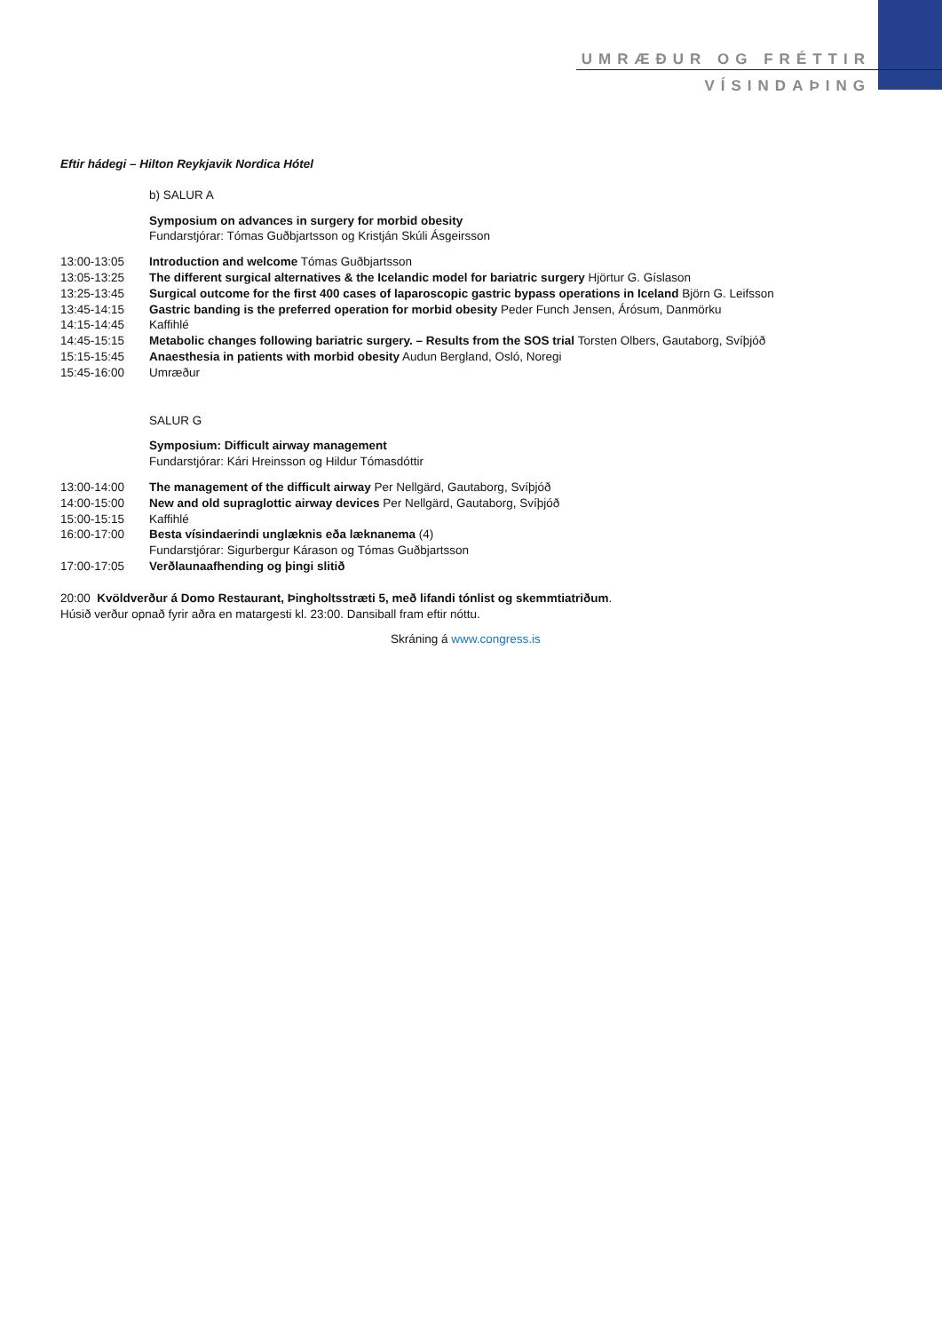UMRÆÐUR OG FRÉTTIR
VÍSINDAÞING
Eftir hádegi – Hilton Reykjavik Nordica Hótel
b) SALUR A
Symposium on advances in surgery for morbid obesity
Fundarstjórar: Tómas Guðbjartsson og Kristján Skúli Ásgeirsson
13:00-13:05 Introduction and welcome Tómas Guðbjartsson
13:05-13:25 The different surgical alternatives & the Icelandic model for bariatric surgery Hjörtur G. Gíslason
13:25-13:45 Surgical outcome for the first 400 cases of laparoscopic gastric bypass operations in Iceland Björn G. Leifsson
13:45-14:15 Gastric banding is the preferred operation for morbid obesity Peder Funch Jensen, Árósum, Danmörku
14:15-14:45 Kaffihlé
14:45-15:15 Metabolic changes following bariatric surgery. – Results from the SOS trial Torsten Olbers, Gautaborg, Svíþjóð
15:15-15:45 Anaesthesia in patients with morbid obesity Audun Bergland, Osló, Noregi
15:45-16:00 Umræður
SALUR G
Symposium: Difficult airway management
Fundarstjórar: Kári Hreinsson og Hildur Tómasdóttir
13:00-14:00 The management of the difficult airway Per Nellgärd, Gautaborg, Svíþjóð
14:00-15:00 New and old supraglottic airway devices Per Nellgärd, Gautaborg, Svíþjóð
15:00-15:15 Kaffihlé
16:00-17:00 Besta vísindaerindi unglæknis eða læknanema (4)
Fundarstjórar: Sigurbergur Kárason og Tómas Guðbjartsson
17:00-17:05 Verðlaunaafhending og þingi slitið
20:00 Kvöldverður á Domo Restaurant, Þingholtsstræti 5, með lifandi tónlist og skemmtiatriðum.
Húsið verður opnað fyrir aðra en matargesti kl. 23:00. Dansiball fram eftir nóttu.
Skráning á www.congress.is